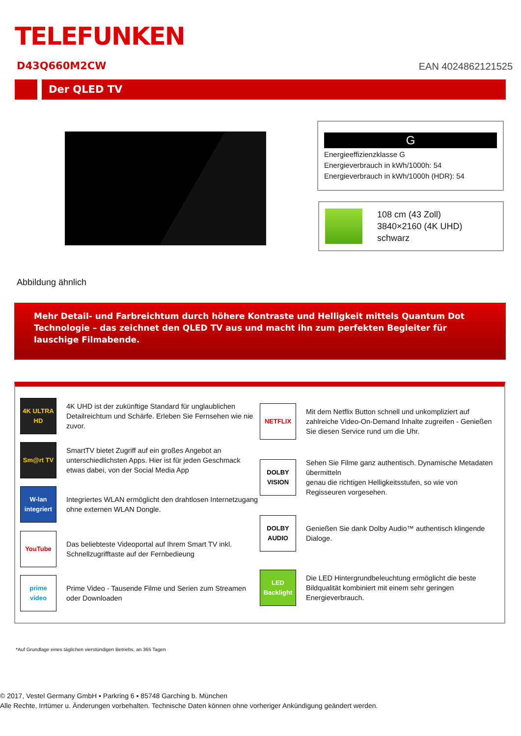TELEFUNKEN
D43Q660M2CW EAN 4024862121525
Der QLED TV
Abbildung ähnlich
G
Energieeffizienzklasse G
Energieverbrauch in kWh/1000h: 54
Energieverbrauch in kWh/1000h (HDR): 54
108 cm (43 Zoll)
3840×2160 (4K UHD)
schwarz
Mehr Detail- und Farbreichtum durch höhere Kontraste und Helligkeit mittels Quantum Dot Technologie – das zeichnet den QLED TV aus und macht ihn zum perfekten Begleiter für lauschige Filmabende.
4K ULTRA HD
4K UHD ist der zukünftige Standard für unglaublichen Detailreichtum und Schärfe. Erleben Sie Fernsehen wie nie zuvor.
Sm@rt TV
SmartTV bietet Zugriff auf ein großes Angebot an unterschiedlichsten Apps. Hier ist für jeden Geschmack etwas dabei, von der Social Media App
W-lan integriert
Integriertes WLAN ermöglicht den drahtlosen Internetzugang ohne externen WLAN Dongle.
YouTube
Das beliebteste Videoportal auf Ihrem Smart TV inkl. Schnellzugrifftaste auf der Fernbedieung
prime video
Prime Video - Tausende Filme und Serien zum Streamen oder Downloaden
NETFLIX
Mit dem Netflix Button schnell und unkompliziert auf zahlreiche Video-On-Demand Inhalte zugreifen - Genießen Sie diesen Service rund um die Uhr.
DOLBY VISION
Sehen Sie Filme ganz authentisch. Dynamische Metadaten übermitteln
genau die richtigen Helligkeitsstufen, so wie von Regisseuren vorgesehen.
DOLBY AUDIO
Genießen Sie dank Dolby Audio™ authentisch klingende Dialoge.
LED Backlight
Die LED Hintergrundbeleuchtung ermöglicht die beste Bildqualität kombiniert mit einem sehr geringen Energieverbrauch.
*Auf Grundlage eines täglichen vierstündigen Betriebs, an 365 Tagen
© 2017, Vestel Germany GmbH ▪ Parkring 6 ▪ 85748 Garching b. München
Alle Rechte, Irrtümer u. Änderungen vorbehalten. Technische Daten können ohne vorheriger Ankündigung geändert werden.